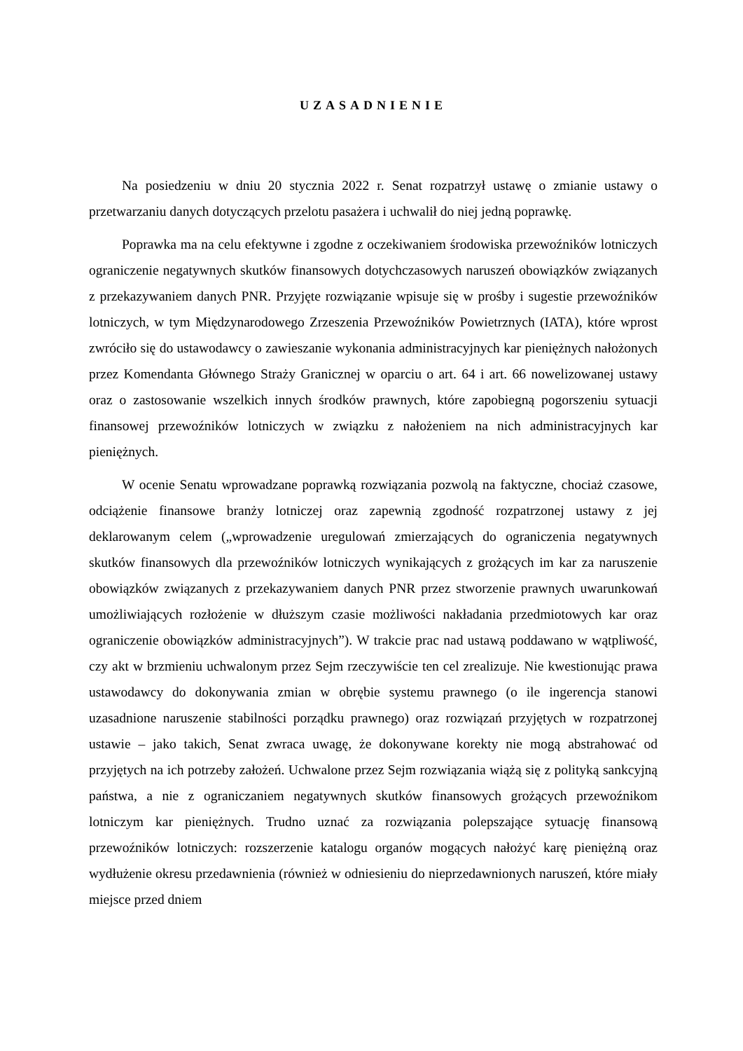UZASADNIENIE
Na posiedzeniu w dniu 20 stycznia 2022 r. Senat rozpatrzył ustawę o zmianie ustawy o przetwarzaniu danych dotyczących przelotu pasażera i uchwalił do niej jedną poprawkę.
Poprawka ma na celu efektywne i zgodne z oczekiwaniem środowiska przewoźników lotniczych ograniczenie negatywnych skutków finansowych dotychczasowych naruszeń obowiązków związanych z przekazywaniem danych PNR. Przyjęte rozwiązanie wpisuje się w prośby i sugestie przewoźników lotniczych, w tym Międzynarodowego Zrzeszenia Przewoźników Powietrznych (IATA), które wprost zwróciło się do ustawodawcy o zawieszanie wykonania administracyjnych kar pieniężnych nałożonych przez Komendanta Głównego Straży Granicznej w oparciu o art. 64 i art. 66 nowelizowanej ustawy oraz o zastosowanie wszelkich innych środków prawnych, które zapobiegną pogorszeniu sytuacji finansowej przewoźników lotniczych w związku z nałożeniem na nich administracyjnych kar pieniężnych.
W ocenie Senatu wprowadzane poprawką rozwiązania pozwolą na faktyczne, chociaż czasowe, odciążenie finansowe branży lotniczej oraz zapewnią zgodność rozpatrzonej ustawy z jej deklarowanym celem („wprowadzenie uregulowań zmierzających do ograniczenia negatywnych skutków finansowych dla przewoźników lotniczych wynikających z grożących im kar za naruszenie obowiązków związanych z przekazywaniem danych PNR przez stworzenie prawnych uwarunkowań umożliwiających rozłożenie w dłuższym czasie możliwości nakładania przedmiotowych kar oraz ograniczenie obowiązków administracyjnych”). W trakcie prac nad ustawą poddawano w wątpliwość, czy akt w brzmieniu uchwalonym przez Sejm rzeczywiście ten cel zrealizuje. Nie kwestionując prawa ustawodawcy do dokonywania zmian w obrębie systemu prawnego (o ile ingerencja stanowi uzasadnione naruszenie stabilności porządku prawnego) oraz rozwiązań przyjętych w rozpatrzonej ustawie – jako takich, Senat zwraca uwagę, że dokonywane korekty nie mogą abstrahować od przyjętych na ich potrzeby założeń. Uchwalone przez Sejm rozwiązania wiążą się z polityką sankcyjną państwa, a nie z ograniczaniem negatywnych skutków finansowych grożących przewoźnikom lotniczym kar pieniężnych. Trudno uznać za rozwiązania polepszające sytuację finansową przewoźników lotniczych: rozszerzenie katalogu organów mogących nałożyć karę pieniężną oraz wydłużenie okresu przedawnienia (również w odniesieniu do nieprzedawnionych naruszeń, które miały miejsce przed dniem